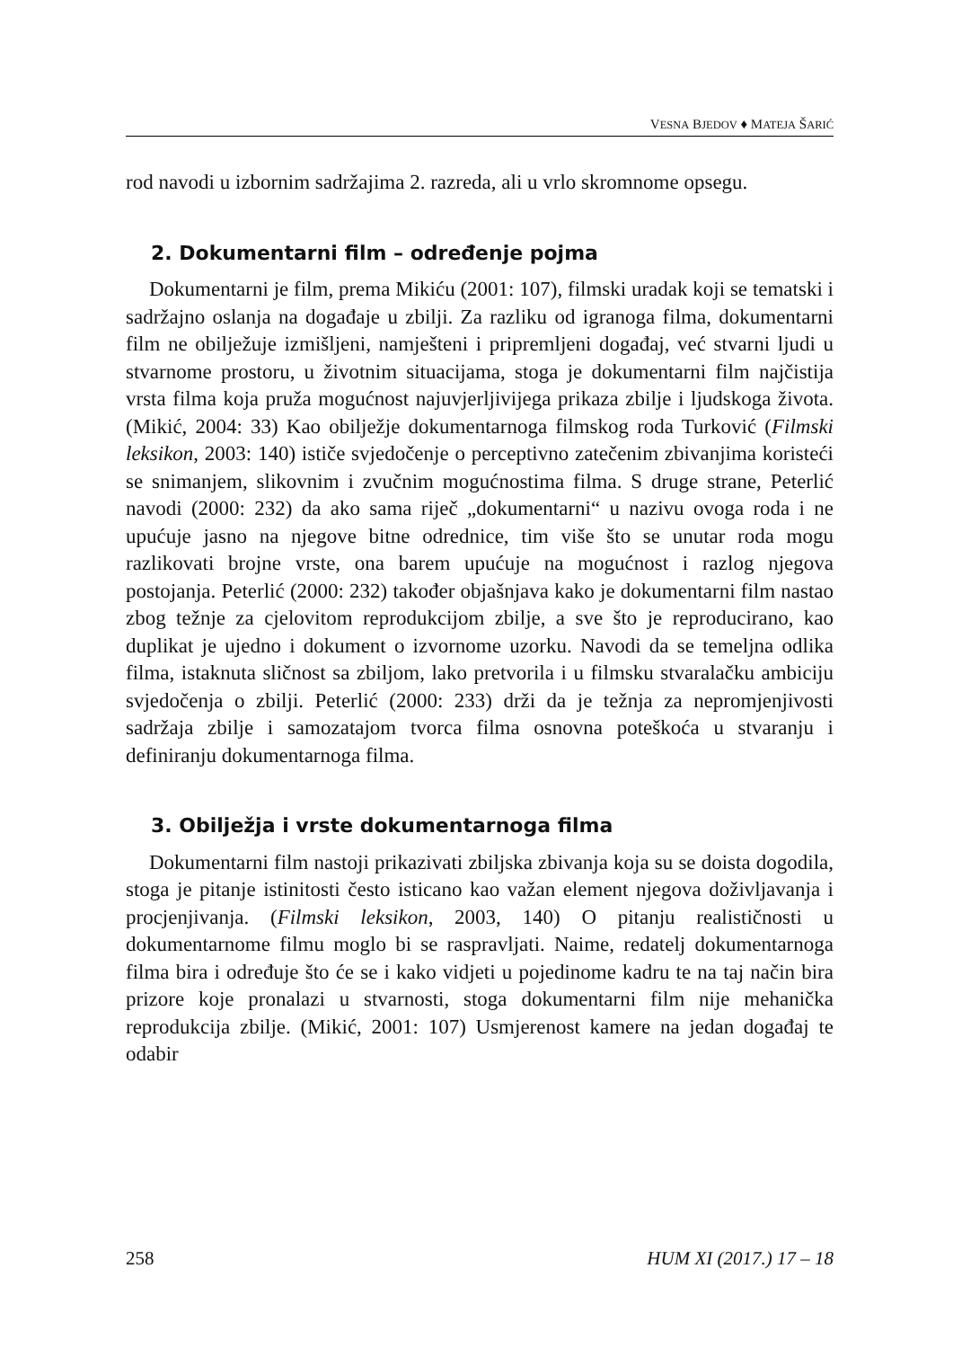VESNA BJEDOV ♦ MATEJA ŠARIĆ
rod navodi u izbornim sadržajima 2. razreda, ali u vrlo skromnome opsegu.
2. Dokumentarni film – određenje pojma
Dokumentarni je film, prema Mikiću (2001: 107), filmski uradak koji se tematski i sadržajno oslanja na događaje u zbilji. Za razliku od igranoga filma, dokumentarni film ne obilježuje izmišljeni, namješteni i pripremljeni događaj, već stvarni ljudi u stvarnome prostoru, u životnim situacijama, stoga je dokumentarni film najčistija vrsta filma koja pruža mogućnost najuvjerljivijega prikaza zbilje i ljudskoga života. (Mikić, 2004: 33) Kao obilježje dokumentarnoga filmskog roda Turković (Filmski leksikon, 2003: 140) ističe svjedočenje o perceptivno zatečenim zbivanjima koristeći se snimanjem, slikovnim i zvučnim mogućnostima filma. S druge strane, Peterlić navodi (2000: 232) da ako sama riječ „dokumentarni“ u nazivu ovoga roda i ne upućuje jasno na njegove bitne odrednice, tim više što se unutar roda mogu razlikovati brojne vrste, ona barem upućuje na mogućnost i razlog njegova postojanja. Peterlić (2000: 232) također objašnjava kako je dokumentarni film nastao zbog težnje za cjelovitom reprodukcijom zbilje, a sve što je reproducirano, kao duplikat je ujedno i dokument o izvornome uzorku. Navodi da se temeljna odlika filma, istaknuta sličnost sa zbiljom, lako pretvorila i u filmsku stvaralačku ambiciju svjedočenja o zbilji. Peterlić (2000: 233) drži da je težnja za nepromjenjivosti sadržaja zbilje i samozatajom tvorca filma osnovna poteškoća u stvaranju i definiranju dokumentarnoga filma.
3. Obilježja i vrste dokumentarnoga filma
Dokumentarni film nastoji prikazivati zbiljska zbivanja koja su se doista dogodila, stoga je pitanje istinitosti često isticano kao važan element njegova doživljavanja i procjenjivanja. (Filmski leksikon, 2003, 140) O pitanju realističnosti u dokumentarnome filmu moglo bi se raspravljati. Naime, redatelj dokumentarnoga filma bira i određuje što će se i kako vidjeti u pojedinome kadru te na taj način bira prizore koje pronalazi u stvarnosti, stoga dokumentarni film nije mehanička reprodukcija zbilje. (Mikić, 2001: 107) Usmjerenost kamere na jedan događaj te odabir
258 HUM XI (2017.) 17 – 18